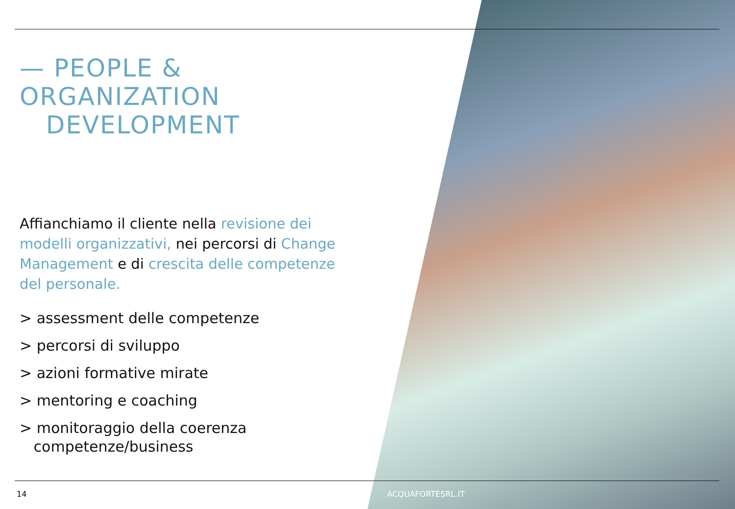— PEOPLE &
ORGANIZATION
DEVELOPMENT
Affianchiamo il cliente nella revisione dei modelli organizzativi, nei percorsi di Change Management e di crescita delle competenze del personale.
> assessment delle competenze
> percorsi di sviluppo
> azioni formative mirate
> mentoring e coaching
> monitoraggio della coerenza
competenze/business
14 ACQUAFORTESRL.IT